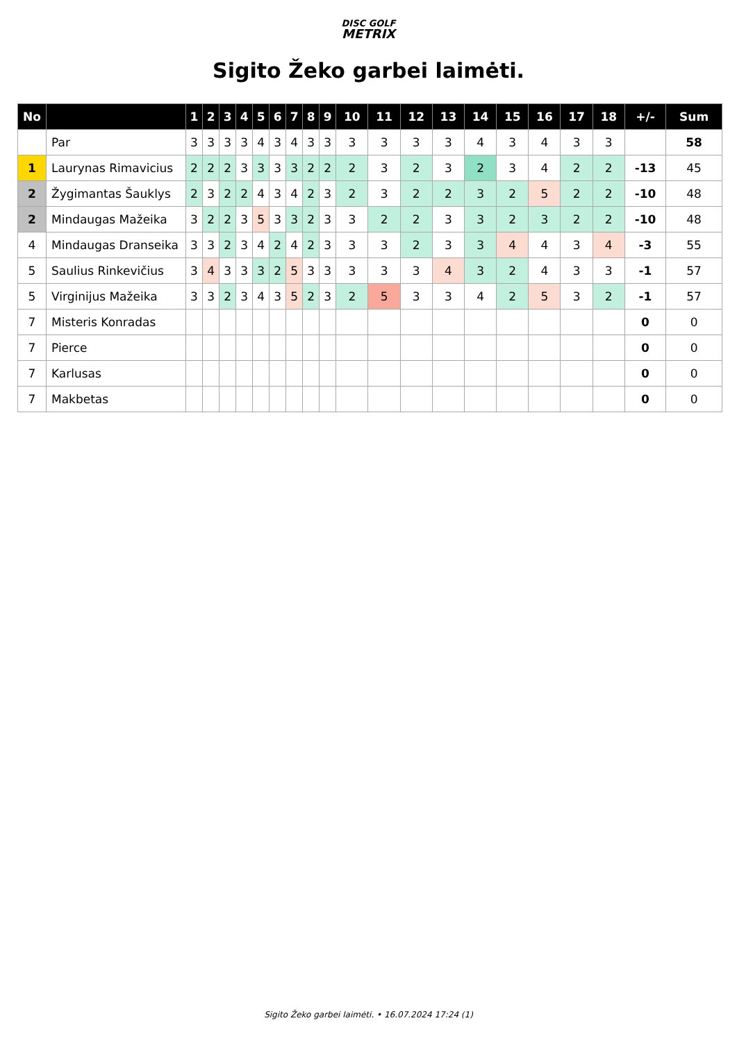DISC GOLF
METRIX
Sigito Žeko garbei laimėti.
| No | | 1 | 2 | 3 | 4 | 5 | 6 | 7 | 8 | 9 | 10 | 11 | 12 | 13 | 14 | 15 | 16 | 17 | 18 | +/- | Sum |
| --- | --- | --- | --- | --- | --- | --- | --- | --- | --- | --- | --- | --- | --- | --- | --- | --- | --- | --- | --- | --- | --- |
| | Par | 3 | 3 | 3 | 3 | 4 | 3 | 4 | 3 | 3 | 3 | 3 | 3 | 3 | 4 | 3 | 4 | 3 | 3 | | 58 |
| 1 | Laurynas Rimavicius | 2 | 2 | 2 | 3 | 3 | 3 | 3 | 2 | 2 | 2 | 3 | 2 | 3 | 2 | 3 | 4 | 2 | 2 | -13 | 45 |
| 2 | Žygimantas Šauklys | 2 | 3 | 2 | 2 | 4 | 3 | 4 | 2 | 3 | 2 | 3 | 2 | 2 | 3 | 2 | 5 | 2 | 2 | -10 | 48 |
| 2 | Mindaugas Mažeika | 3 | 2 | 2 | 3 | 5 | 3 | 3 | 2 | 3 | 3 | 2 | 2 | 3 | 3 | 2 | 3 | 2 | 2 | -10 | 48 |
| 4 | Mindaugas Dranseika | 3 | 3 | 2 | 3 | 4 | 2 | 4 | 2 | 3 | 3 | 3 | 2 | 3 | 3 | 4 | 4 | 3 | 4 | -3 | 55 |
| 5 | Saulius Rinkevičius | 3 | 4 | 3 | 3 | 3 | 2 | 5 | 3 | 3 | 3 | 3 | 3 | 4 | 3 | 2 | 4 | 3 | 3 | -1 | 57 |
| 5 | Virginijus Mažeika | 3 | 3 | 2 | 3 | 4 | 3 | 5 | 2 | 3 | 2 | 5 | 3 | 3 | 4 | 2 | 5 | 3 | 2 | -1 | 57 |
| 7 | Misteris Konradas | | | | | | | | | | | | | | | | | | | 0 | 0 |
| 7 | Pierce | | | | | | | | | | | | | | | | | | | 0 | 0 |
| 7 | Karlusas | | | | | | | | | | | | | | | | | | | 0 | 0 |
| 7 | Makbetas | | | | | | | | | | | | | | | | | | | 0 | 0 |
Sigito Žeko garbei laimėti. • 16.07.2024 17:24 (1)